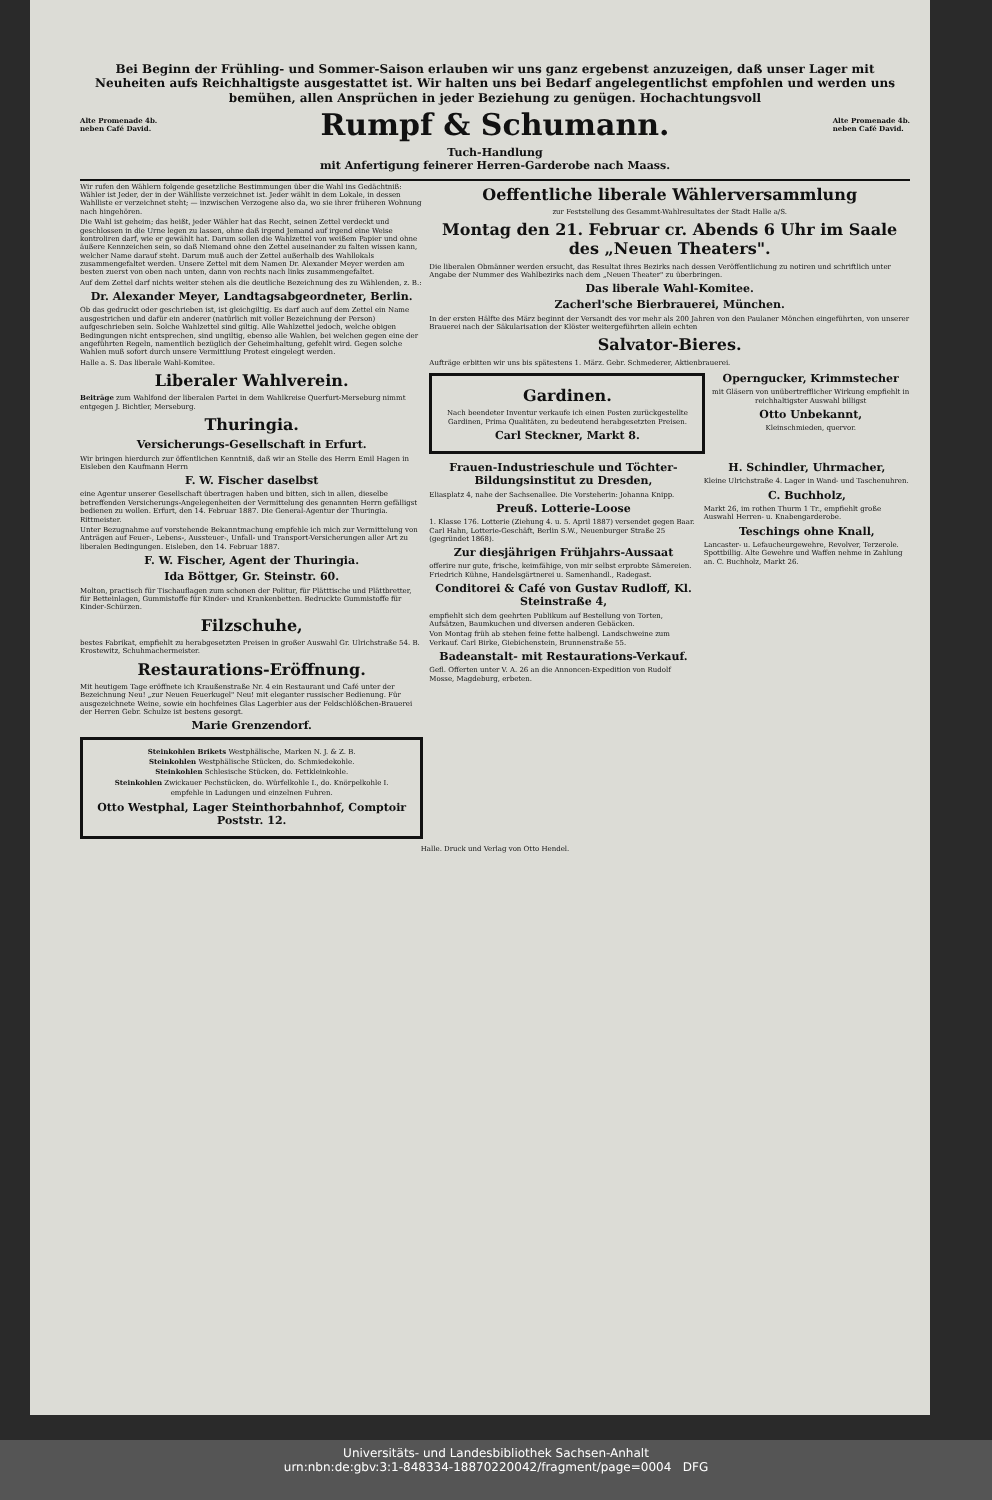Bei Beginn der Frühling- und Sommer-Saison erlauben wir uns ganz ergebenst anzuzeigen, daß unser Lager mit Neuheiten aufs Reichhaltigste ausgestattet ist. Wir halten uns bei Bedarf angelegentlichst empfohlen und werden uns bemühen, allen Ansprüchen in jeder Beziehung zu genügen. Hochachtungsvoll
Alte Promenade 4b.
neben Café David.
Rumpf & Schumann.
Alte Promenade 4b.
neben Café David.
Tuch-Handlung
mit Anfertigung feinerer Herren-Garderobe nach Maass.
Wir rufen den Wählern folgende gesetzliche Bestimmungen über die Wahl ins Gedächtniß: Wähler ist Jeder, der in der Wählliste verzeichnet ist. Jeder wählt in dem Lokale, in dessen Wahlliste er verzeichnet steht; — inzwischen Verzogene also da, wo sie ihrer früheren Wohnung nach hingehören.
Die Wahl ist geheim; das heißt, jeder Wähler hat das Recht, seinen Zettel verdeckt und geschlossen in die Urne legen zu lassen, ohne daß irgend Jemand auf irgend eine Weise kontroliren darf, wie er gewählt hat. Darum sollen die Wahlzettel von weißem Papier und ohne äußere Kennzeichen sein, so daß Niemand ohne den Zettel auseinander zu falten wissen kann, welcher Name darauf steht. Darum muß auch der Zettel außerhalb des Wahllokals zusammengefaltet werden. Unsere Zettel mit dem Namen Dr. Alexander Meyer werden am besten zuerst von oben nach unten, dann von rechts nach links zusammengefaltet.
Auf dem Zettel darf nichts weiter stehen als die deutliche Bezeichnung des zu Wählenden, z. B.:
Dr. Alexander Meyer, Landtagsabgeordneter, Berlin.
Ob das gedruckt oder geschrieben ist, ist gleichgiltig. Es darf auch auf dem Zettel ein Name ausgestrichen und dafür ein anderer (natürlich mit voller Bezeichnung der Person) aufgeschrieben sein. Solche Wahlzettel sind giltig. Alle Wahlzettel jedoch, welche obigen Bedingungen nicht entsprechen, sind ungiltig, ebenso alle Wahlen, bei welchen gegen eine der angeführten Regeln, namentlich bezüglich der Geheimhaltung, gefehlt wird. Gegen solche Wahlen muß sofort durch unsere Vermittlung Protest eingelegt werden.
Halle a. S. Das liberale Wahl-Komitee.
Liberaler Wahlverein.
Beiträge zum Wahlfond der liberalen Partei in dem Wahlkreise Querfurt-Merseburg nimmt entgegen J. Bichtler, Merseburg.
Thuringia.
Versicherungs-Gesellschaft in Erfurt.
Wir bringen hierdurch zur öffentlichen Kenntniß, daß wir an Stelle des Herrn Emil Hagen in Eisleben den Kaufmann Herrn
F. W. Fischer daselbst
eine Agentur unserer Gesellschaft übertragen haben und bitten, sich in allen, dieselbe betreffenden Versicherungs-Angelegenheiten der Vermittelung des genannten Herrn gefälligst bedienen zu wollen. Erfurt, den 14. Februar 1887. Die General-Agentur der Thuringia. Rittmeister.
Unter Bezugnahme auf vorstehende Bekanntmachung empfehle ich mich zur Vermittelung von Anträgen auf Feuer-, Lebens-, Aussteuer-, Unfall- und Transport-Versicherungen aller Art zu liberalen Bedingungen. Eisleben, den 14. Februar 1887.
F. W. Fischer, Agent der Thuringia.
Ida Böttger, Gr. Steinstr. 60.
Molton, practisch für Tischauflagen zum schonen der Politur, für Plätttische und Plättbretter, für Betteinlagen, Gummistoffe für Kinder- und Krankenbetten. Bedruckte Gummistoffe für Kinder-Schürzen.
Filzschuhe,
bestes Fabrikat, empfiehlt zu herabgesetzten Preisen in großer Auswahl Gr. Ulrichstraße 54. B. Krostewitz, Schuhmachermeister.
Restaurations-Eröffnung.
Mit heutigem Tage eröffnete ich Kraußenstraße Nr. 4 ein Restaurant und Café unter der Bezeichnung Neu! „zur Neuen Feuerkugel" Neu! mit eleganter russischer Bedienung. Für ausgezeichnete Weine, sowie ein hochfeines Glas Lagerbier aus der Feldschlößchen-Brauerei der Herren Gebr. Schulze ist bestens gesorgt.
Marie Grenzendorf.
Steinkohlen Brikets Westphälische, Marken N. J. & Z. B.
Steinkohlen Westphälische Stücken, do. Schmiedekohle.
Steinkohlen Schlesische Stücken, do. Fettkleinkohle.
Steinkohlen Zwickauer Pechstücken, do. Würfelkohle I., do. Knörpelkohle I.
empfehle in Ladungen und einzelnen Fuhren.
Otto Westphal, Lager Steinthorbahnhof, Comptoir Poststr. 12.
Oeffentliche liberale Wählerversammlung
zur Feststellung des Gesammt-Wahlresultates der Stadt Halle a/S.
Montag den 21. Februar cr. Abends 6 Uhr im Saale des „Neuen Theaters".
Die liberalen Obmänner werden ersucht, das Resultat ihres Bezirks nach dessen Veröffentlichung zu notiren und schriftlich unter Angabe der Nummer des Wahlbezirks nach dem „Neuen Theater" zu überbringen.
Das liberale Wahl-Komitee.
Zacherl'sche Bierbrauerei, München.
In der ersten Hälfte des März beginnt der Versandt des vor mehr als 200 Jahren von den Paulaner Mönchen eingeführten, von unserer Brauerei nach der Säkularisation der Klöster weitergeführten allein echten
Salvator-Bieres.
Aufträge erbitten wir uns bis spätestens 1. März. Gebr. Schmederer, Aktienbrauerei.
Gardinen.
Nach beendeter Inventur verkaufe ich einen Posten zurückgestellte Gardinen, Prima Qualitäten, zu bedeutend herabgesetzten Preisen.
Carl Steckner, Markt 8.
Operngucker, Krimmstecher
mit Gläsern von unübertrefflicher Wirkung empfiehlt in reichhaltigster Auswahl billigst
Otto Unbekannt,
Kleinschmieden, quervor.
Frauen-Industrieschule und Töchter-Bildungsinstitut zu Dresden,
Eliasplatz 4, nahe der Sachsenallee. Die Vorsteherin: Johanna Knipp.
Preuß. Lotterie-Loose
1. Klasse 176. Lotterie (Ziehung 4. u. 5. April 1887) versendet gegen Baar. Carl Hahn, Lotterie-Geschäft, Berlin S.W., Neuenburger Straße 25 (gegründet 1868).
Zur diesjährigen Frühjahrs-Aussaat
offerire nur gute, frische, keimfähige, von mir selbst erprobte Sämereien. Friedrich Kühne, Handelsgärtnerei u. Samenhandl., Radegast.
Conditorei & Café von Gustav Rudloff, Kl. Steinstraße 4,
empfiehlt sich dem geehrten Publikum auf Bestellung von Torten, Aufsätzen, Baumkuchen und diversen anderen Gebäcken.
Von Montag früh ab stehen feine fette halbengl. Landschweine zum Verkauf. Carl Birke, Giebichenstein, Brunnenstraße 55.
Badeanstalt- mit Restaurations-Verkauf.
Gefl. Offerten unter V. A. 26 an die Annoncen-Expedition von Rudolf Mosse, Magdeburg, erbeten.
H. Schindler, Uhrmacher,
Kleine Ulrichstraße 4. Lager in Wand- und Taschenuhren.
C. Buchholz,
Markt 26, im rothen Thurm 1 Tr., empfiehlt große Auswahl Herren- u. Knabengarderobe.
Teschings ohne Knall,
Lancaster- u. Lefaucheurgewehre, Revolver, Terzerole. Spottbillig. Alte Gewehre und Waffen nehme in Zahlung an. C. Buchholz, Markt 26.
Halle. Druck und Verlag von Otto Hendel.
Universitäts- und Landesbibliothek Sachsen-Anhalt
urn:nbn:de:gbv:3:1-848334-18870220042/fragment/page=0004 DFG